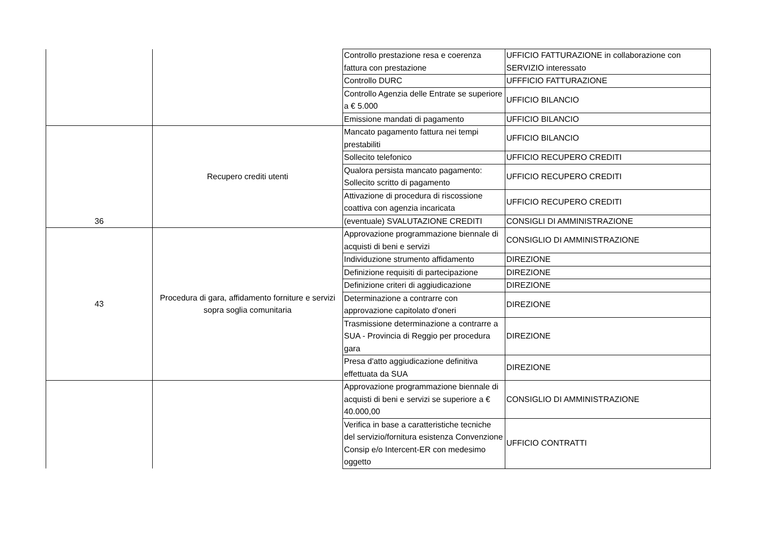| | | Controllo prestazione resa e coerenza fattura con prestazione | UFFICIO FATTURAZIONE in collaborazione con SERVIZIO interessato |
| | | Controllo DURC | UFFFICIO FATTURAZIONE |
| | | Controllo Agenzia delle Entrate se superiore a € 5.000 | UFFICIO BILANCIO |
| | | Emissione mandati di pagamento | UFFICIO BILANCIO |
| 36 | Recupero crediti utenti | Mancato pagamento fattura nei tempi prestabiliti | UFFICIO BILANCIO |
| | | Sollecito telefonico | UFFICIO RECUPERO CREDITI |
| | | Qualora persista mancato pagamento: Sollecito scritto di pagamento | UFFICIO RECUPERO CREDITI |
| | | Attivazione di procedura di riscossione coattiva con agenzia incaricata | UFFICIO RECUPERO CREDITI |
| | | (eventuale) SVALUTAZIONE CREDITI | CONSIGLI DI AMMINISTRAZIONE |
| 43 | Procedura di gara, affidamento forniture e servizi sopra soglia comunitaria | Approvazione programmazione biennale di acquisti di beni e servizi | CONSIGLIO DI AMMINISTRAZIONE |
| | | Individuzione strumento affidamento | DIREZIONE |
| | | Definizione requisiti di partecipazione | DIREZIONE |
| | | Definizione criteri di aggiudicazione | DIREZIONE |
| | | Determinazione a contrarre con approvazione capitolato d'oneri | DIREZIONE |
| | | Trasmissione determinazione a contrarre a SUA - Provincia di Reggio per procedura gara | DIREZIONE |
| | | Presa d'atto aggiudicazione definitiva effettuata da SUA | DIREZIONE |
| | | Approvazione programmazione biennale di acquisti di beni e servizi se superiore a € 40.000,00 | CONSIGLIO DI AMMINISTRAZIONE |
| | | Verifica in base a caratteristiche tecniche del servizio/fornitura esistenza Convenzione Consip e/o Intercent-ER con medesimo oggetto | UFFICIO CONTRATTI |